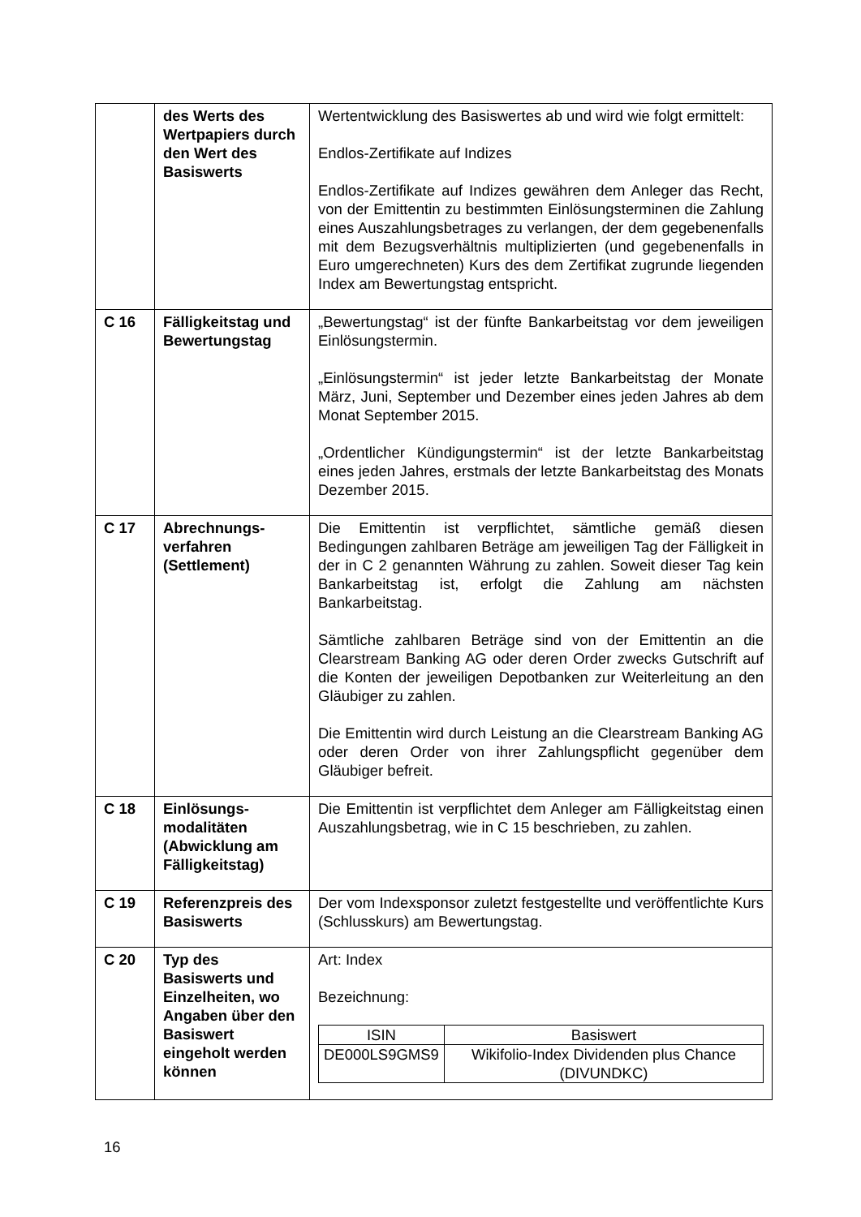| | des Werts des Wertpapiers durch den Wert des Basiswerts | Wertentwicklung des Basiswertes ab und wird wie folgt ermittelt: Endlos-Zertifikate auf Indizes Endlos-Zertifikate auf Indizes gewähren dem Anleger das Recht, von der Emittentin zu bestimmten Einlösungsterminen die Zahlung eines Auszahlungsbetrages zu verlangen, der dem gegebenenfalls mit dem Bezugsverhältnis multiplizierten (und gegebenenfalls in Euro umgerechneten) Kurs des dem Zertifikat zugrunde liegenden Index am Bewertungstag entspricht. |
| C 16 | Fälligkeitstag und Bewertungstag | „Bewertungstag“ ist der fünfte Bankarbeitstag vor dem jeweiligen Einlösungstermin. „Einlösungstermin“ ist jeder letzte Bankarbeitstag der Monate März, Juni, September und Dezember eines jeden Jahres ab dem Monat September 2015. „Ordentlicher Kündigungstermin“ ist der letzte Bankarbeitstag eines jeden Jahres, erstmals der letzte Bankarbeitstag des Monats Dezember 2015. |
| C 17 | Abrechnungs-verfahren (Settlement) | Die Emittentin ist verpflichtet, sämtliche gemäß diesen Bedingungen zahlbaren Beträge am jeweiligen Tag der Fälligkeit in der in C 2 genannten Währung zu zahlen. Soweit dieser Tag kein Bankarbeitstag ist, erfolgt die Zahlung am nächsten Bankarbeitstag. Sämtliche zahlbaren Beträge sind von der Emittentin an die Clearstream Banking AG oder deren Order zwecks Gutschrift auf die Konten der jeweiligen Depotbanken zur Weiterleitung an den Gläubiger zu zahlen. Die Emittentin wird durch Leistung an die Clearstream Banking AG oder deren Order von ihrer Zahlungspflicht gegenüber dem Gläubiger befreit. |
| C 18 | Einlösungs-modalitäten (Abwicklung am Fälligkeitstag) | Die Emittentin ist verpflichtet dem Anleger am Fälligkeitstag einen Auszahlungsbetrag, wie in C 15 beschrieben, zu zahlen. |
| C 19 | Referenzpreis des Basiswerts | Der vom Indexsponsor zuletzt festgestellte und veröffentlichte Kurs (Schlusskurs) am Bewertungstag. |
| C 20 | Typ des Basiswerts und Einzelheiten, wo Angaben über den Basiswert eingeholt werden können | Art: Index Bezeichnung: / ISIN / Basiswert / / --- / --- / / DE000LS9GMS9 / Wikifolio-Index Dividenden plus Chance (DIVUNDKC) / |
16